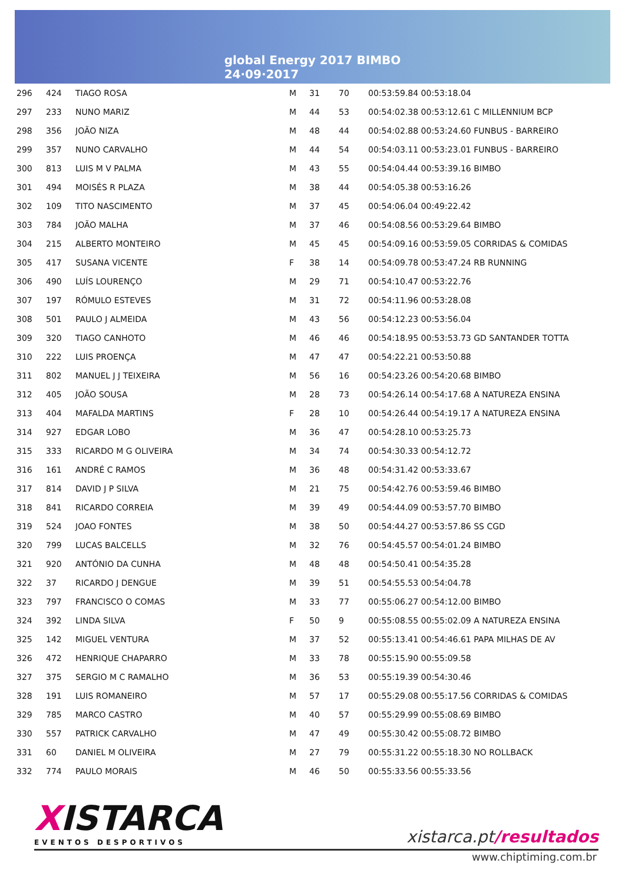global Energy 2017 BIMBO
24·09·2017
| 296 | 424 | TIAGO ROSA | M | 31 | 70 | 00:53:59.84 00:53:18.04 |
| 297 | 233 | NUNO MARIZ | M | 44 | 53 | 00:54:02.38 00:53:12.61 C MILLENNIUM BCP |
| 298 | 356 | JOÃO NIZA | M | 48 | 44 | 00:54:02.88 00:53:24.60 FUNBUS - BARREIRO |
| 299 | 357 | NUNO CARVALHO | M | 44 | 54 | 00:54:03.11 00:53:23.01 FUNBUS - BARREIRO |
| 300 | 813 | LUIS M V PALMA | M | 43 | 55 | 00:54:04.44 00:53:39.16 BIMBO |
| 301 | 494 | MOISÉS R PLAZA | M | 38 | 44 | 00:54:05.38 00:53:16.26 |
| 302 | 109 | TITO NASCIMENTO | M | 37 | 45 | 00:54:06.04 00:49:22.42 |
| 303 | 784 | JOÃO MALHA | M | 37 | 46 | 00:54:08.56 00:53:29.64 BIMBO |
| 304 | 215 | ALBERTO MONTEIRO | M | 45 | 45 | 00:54:09.16 00:53:59.05 CORRIDAS & COMIDAS |
| 305 | 417 | SUSANA VICENTE | F | 38 | 14 | 00:54:09.78 00:53:47.24 RB RUNNING |
| 306 | 490 | LUÍS LOURENÇO | M | 29 | 71 | 00:54:10.47 00:53:22.76 |
| 307 | 197 | RÓMULO ESTEVES | M | 31 | 72 | 00:54:11.96 00:53:28.08 |
| 308 | 501 | PAULO J ALMEIDA | M | 43 | 56 | 00:54:12.23 00:53:56.04 |
| 309 | 320 | TIAGO CANHOTO | M | 46 | 46 | 00:54:18.95 00:53:53.73 GD SANTANDER TOTTA |
| 310 | 222 | LUIS PROENÇA | M | 47 | 47 | 00:54:22.21 00:53:50.88 |
| 311 | 802 | MANUEL J J TEIXEIRA | M | 56 | 16 | 00:54:23.26 00:54:20.68 BIMBO |
| 312 | 405 | JOÃO SOUSA | M | 28 | 73 | 00:54:26.14 00:54:17.68 A NATUREZA ENSINA |
| 313 | 404 | MAFALDA MARTINS | F | 28 | 10 | 00:54:26.44 00:54:19.17 A NATUREZA ENSINA |
| 314 | 927 | EDGAR LOBO | M | 36 | 47 | 00:54:28.10 00:53:25.73 |
| 315 | 333 | RICARDO M G OLIVEIRA | M | 34 | 74 | 00:54:30.33 00:54:12.72 |
| 316 | 161 | ANDRÉ C RAMOS | M | 36 | 48 | 00:54:31.42 00:53:33.67 |
| 317 | 814 | DAVID J P SILVA | M | 21 | 75 | 00:54:42.76 00:53:59.46 BIMBO |
| 318 | 841 | RICARDO CORREIA | M | 39 | 49 | 00:54:44.09 00:53:57.70 BIMBO |
| 319 | 524 | JOAO FONTES | M | 38 | 50 | 00:54:44.27 00:53:57.86 SS CGD |
| 320 | 799 | LUCAS BALCELLS | M | 32 | 76 | 00:54:45.57 00:54:01.24 BIMBO |
| 321 | 920 | ANTÓNIO DA CUNHA | M | 48 | 48 | 00:54:50.41 00:54:35.28 |
| 322 | 37 | RICARDO J DENGUE | M | 39 | 51 | 00:54:55.53 00:54:04.78 |
| 323 | 797 | FRANCISCO O COMAS | M | 33 | 77 | 00:55:06.27 00:54:12.00 BIMBO |
| 324 | 392 | LINDA SILVA | F | 50 | 9 | 00:55:08.55 00:55:02.09 A NATUREZA ENSINA |
| 325 | 142 | MIGUEL VENTURA | M | 37 | 52 | 00:55:13.41 00:54:46.61 PAPA MILHAS DE AV |
| 326 | 472 | HENRIQUE CHAPARRO | M | 33 | 78 | 00:55:15.90 00:55:09.58 |
| 327 | 375 | SERGIO M C RAMALHO | M | 36 | 53 | 00:55:19.39 00:54:30.46 |
| 328 | 191 | LUIS ROMANEIRO | M | 57 | 17 | 00:55:29.08 00:55:17.56 CORRIDAS & COMIDAS |
| 329 | 785 | MARCO CASTRO | M | 40 | 57 | 00:55:29.99 00:55:08.69 BIMBO |
| 330 | 557 | PATRICK CARVALHO | M | 47 | 49 | 00:55:30.42 00:55:08.72 BIMBO |
| 331 | 60 | DANIEL M OLIVEIRA | M | 27 | 79 | 00:55:31.22 00:55:18.30 NO ROLLBACK |
| 332 | 774 | PAULO MORAIS | M | 46 | 50 | 00:55:33.56 00:55:33.56 |
XISTARCA
EVENTOS DESPORTIVOS
xistarca.pt/resultados
www.chiptiming.com.br